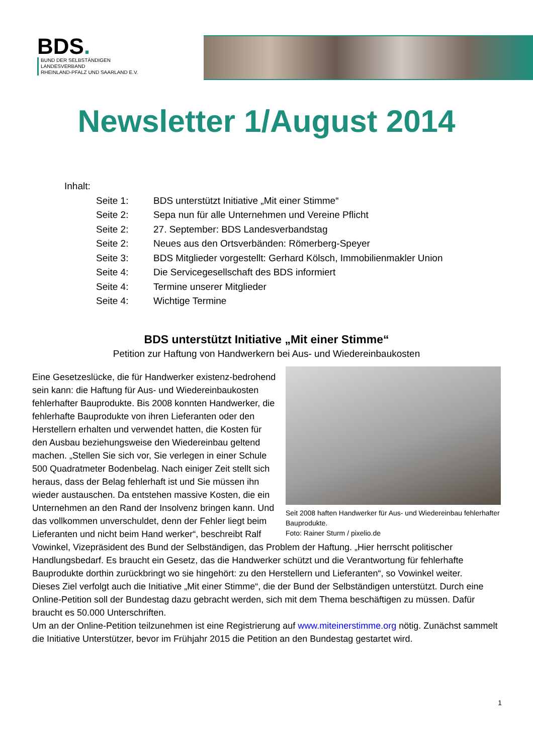BDS.
BUND DER SELBSTÄNDIGEN
LANDESVERBAND
RHEINLAND-PFALZ UND SAARLAND E.V.
Newsletter 1/August 2014
Inhalt:
Seite 1: BDS unterstützt Initiative „Mit einer Stimme“
Seite 2: Sepa nun für alle Unternehmen und Vereine Pflicht
Seite 2: 27. September: BDS Landesverbandstag
Seite 2: Neues aus den Ortsverbänden: Römerberg-Speyer
Seite 3: BDS Mitglieder vorgestellt: Gerhard Kölsch, Immobilienmakler Union
Seite 4: Die Servicegesellschaft des BDS informiert
Seite 4: Termine unserer Mitglieder
Seite 4: Wichtige Termine
BDS unterstützt Initiative „Mit einer Stimme“
Petition zur Haftung von Handwerkern bei Aus- und Wiedereinbaukosten
Seit 2008 haften Handwerker für Aus- und Wiedereinbau fehlerhafter Bauprodukte.
Foto: Rainer Sturm / pixelio.de
Eine Gesetzeslücke, die für Handwerker existenz-bedrohend sein kann: die Haftung für Aus- und Wiedereinbaukosten fehlerhafter Bauprodukte. Bis 2008 konnten Handwerker, die fehlerhafte Bauprodukte von ihren Lieferanten oder den Herstellern erhalten und verwendet hatten, die Kosten für den Ausbau beziehungsweise den Wiedereinbau geltend machen. „Stellen Sie sich vor, Sie verlegen in einer Schule 500 Quadratmeter Bodenbelag. Nach einiger Zeit stellt sich heraus, dass der Belag fehlerhaft ist und Sie müssen ihn wieder austauschen. Da entstehen massive Kosten, die ein Unternehmen an den Rand der Insolvenz bringen kann. Und das vollkommen unverschuldet, denn der Fehler liegt beim Lieferanten und nicht beim Hand werker“, beschreibt Ralf Vowinkel, Vizepräsident des Bund der Selbständigen, das Problem der Haftung. „Hier herrscht politischer Handlungsbedarf. Es braucht ein Gesetz, das die Handwerker schützt und die Verantwortung für fehlerhafte Bauprodukte dorthin zurückbringt wo sie hingehört: zu den Herstellern und Lieferanten“, so Vowinkel weiter.
Dieses Ziel verfolgt auch die Initiative „Mit einer Stimme“, die der Bund der Selbständigen unterstützt. Durch eine Online-Petition soll der Bundestag dazu gebracht werden, sich mit dem Thema beschäftigen zu müssen. Dafür braucht es 50.000 Unterschriften.
Um an der Online-Petition teilzunehmen ist eine Registrierung auf www.miteinerstimme.org nötig. Zunächst sammelt die Initiative Unterstützer, bevor im Frühjahr 2015 die Petition an den Bundestag gestartet wird.
1